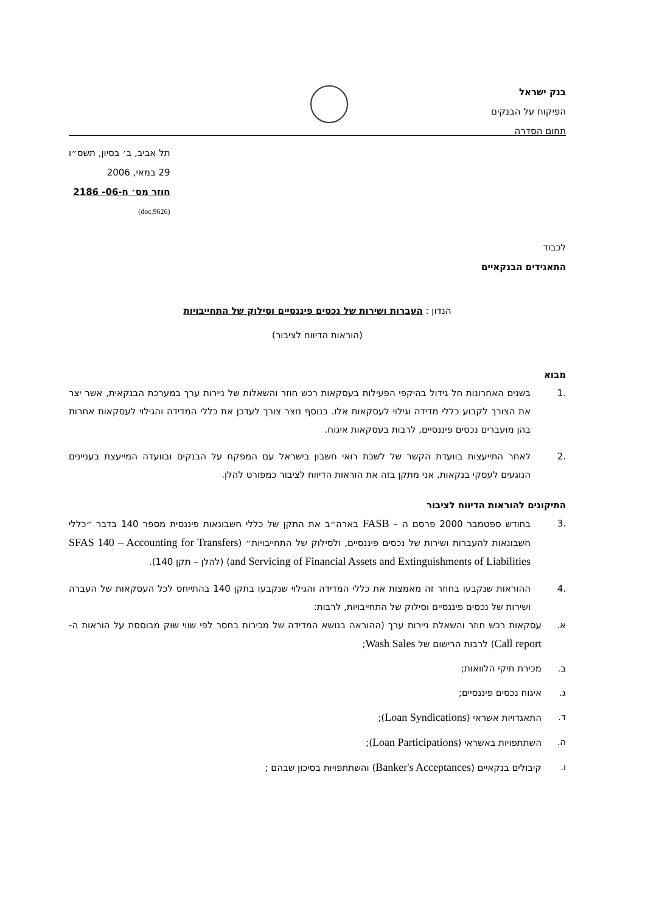בנק ישראל
הפיקוח על הבנקים
תחום הסדרה
תל אביב, ב׳ בסיון, תשס״ו
29 במאי, 2006
חוזר מס׳ ח-06- 2186
(9626.doc)
לכבוד
התאגידים הבנקאיים
הנדון : העברות ושירות של נכסים פיננסיים וסילוק של התחייבויות
(הוראות הדיווח לציבור)
מבוא
.1 בשנים האחרונות חל גידול בהיקפי הפעילות בעסקאות רכש חוזר והשאלות של ניירות ערך במערכת הבנקאית, אשר יצר את הצורך לקבוע כללי מדידה וגילוי לעסקאות אלו. בנוסף נוצר צורך לעדכן את כללי המדידה והגילוי לעסקאות אחרות בהן מועברים נכסים פיננסיים, לרבות בעסקאות איגוח.
.2 לאחר התייעצות בוועדת הקשר של לשכת רואי חשבון בישראל עם המפקח על הבנקים ובוועדה המייעצת בעניינים הנוגעים לעסקי בנקאות, אני מתקן בזה את הוראות הדיווח לציבור כמפורט להלן.
התיקונים להוראות הדיווח לציבור
.3 בחודש ספטמבר 2000 פרסם ה – FASB בארה״ב את התקן של כללי חשבונאות פיננסית מספר 140 בדבר ״כללי חשבונאות להעברות ושירות של נכסים פיננסיים, ולסילוק של התחייבויות״ (SFAS 140 – Accounting for Transfers and Servicing of Financial Assets and Extinguishments of Liabilities) (להלן – תקן 140).
.4 ההוראות שנקבעו בחוזר זה מאמצות את כללי המדידה והגילוי שנקבעו בתקן 140 בהתייחס לכל העסקאות של העברה ושירות של נכסים פיננסיים וסילוק של התחייבויות, לרבות:
א. עסקאות רכש חוזר והשאלת ניירות ערך (ההוראה בנושא המדידה של מכירות בחסר לפי שווי שוק מבוססת על הוראות ה-Call report) לרבות הרישום של Wash Sales;
ב. מכירת תיקי הלוואות;
ג. איגוח נכסים פיננסיים;
ד. התאגדויות אשראי (Loan Syndications);
ה. השתתפויות באשראי (Loan Participations);
ו. קיבולים בנקאיים (Banker's Acceptances) והשתתפויות בסיכון שבהם ;